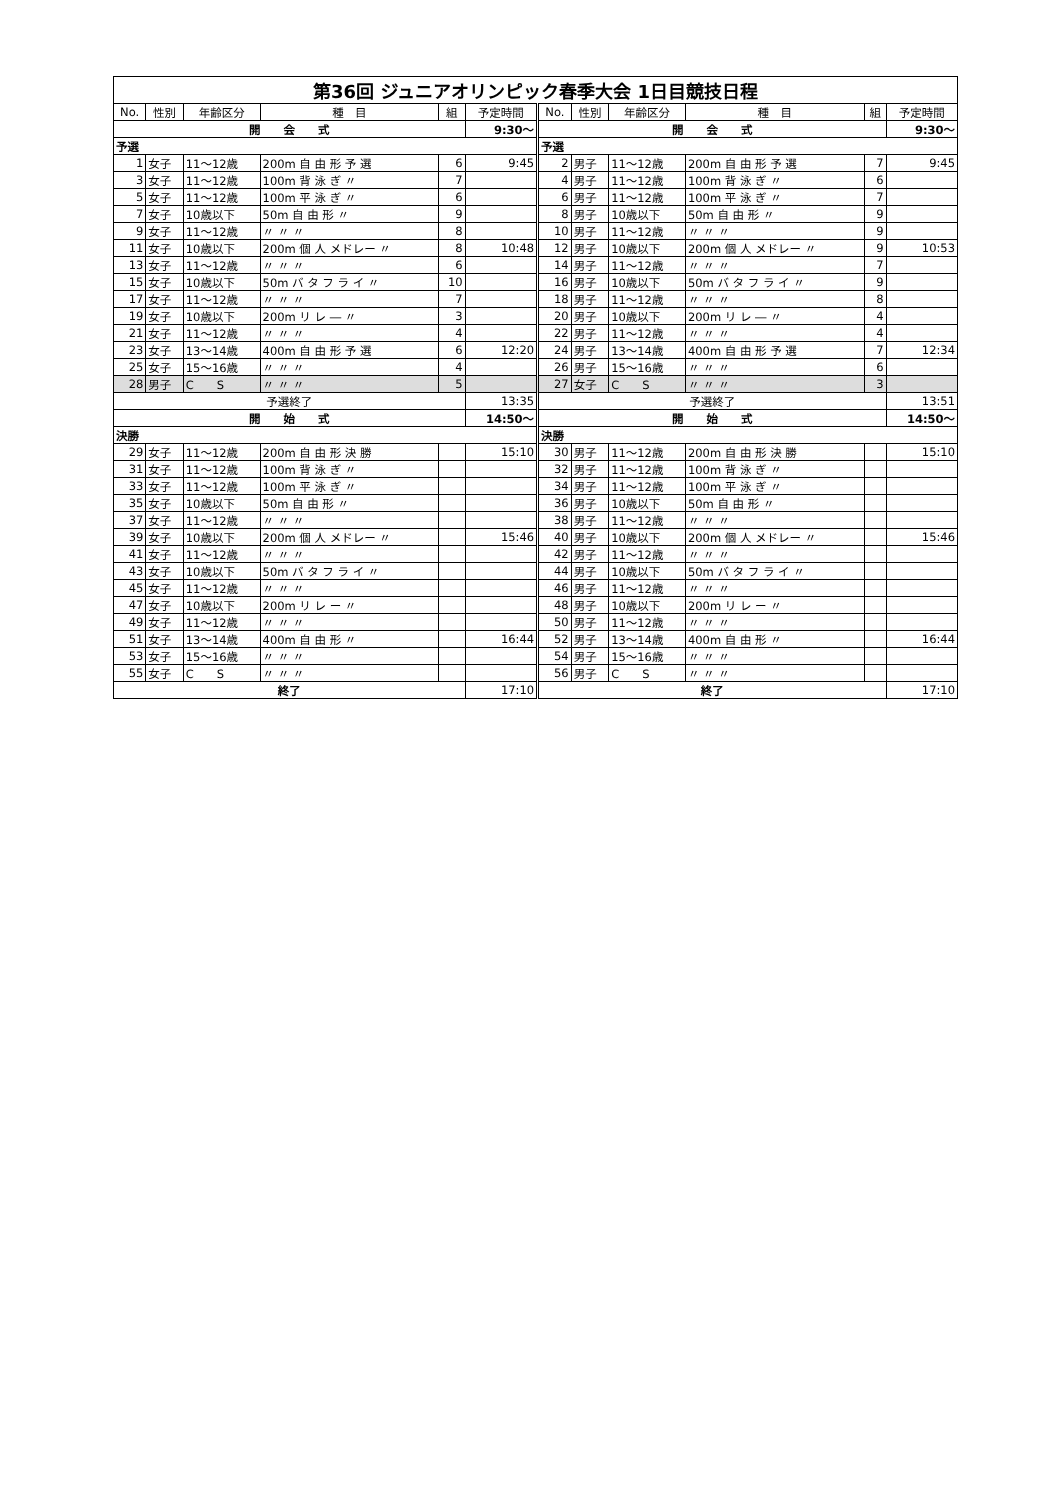| 第36回 ジュニアオリンピック春季大会 1日目競技日程 | | | | | | | | | | | |
| No. | 性別 | 年齢区分 | 種 目 | 組 | 予定時間 | No. | 性別 | 年齢区分 | 種 目 | 組 | 予定時間 |
| 開 会 式 | | | | | 9:30～ | 開 会 式 | | | | | 9:30～ |
| 予選 | | | | | | 予選 | | | | | |
| 1 | 女子 | 11～12歳 | 200m 自 由 形 予 選 | 6 | 9:45 | 2 | 男子 | 11～12歳 | 200m 自 由 形 予 選 | 7 | 9:45 |
| 3 | 女子 | 11～12歳 | 100m 背 泳 ぎ 〃 | 7 | | 4 | 男子 | 11～12歳 | 100m 背 泳 ぎ 〃 | 6 | |
| 5 | 女子 | 11～12歳 | 100m 平 泳 ぎ 〃 | 6 | | 6 | 男子 | 11～12歳 | 100m 平 泳 ぎ 〃 | 7 | |
| 7 | 女子 | 10歳以下 | 50m 自 由 形 〃 | 9 | | 8 | 男子 | 10歳以下 | 50m 自 由 形 〃 | 9 | |
| 9 | 女子 | 11～12歳 | 〃 〃 〃 | 8 | | 10 | 男子 | 11～12歳 | 〃 〃 〃 | 9 | |
| 11 | 女子 | 10歳以下 | 200m 個 人 メドレー 〃 | 8 | 10:48 | 12 | 男子 | 10歳以下 | 200m 個 人 メドレー 〃 | 9 | 10:53 |
| 13 | 女子 | 11～12歳 | 〃 〃 〃 | 6 | | 14 | 男子 | 11～12歳 | 〃 〃 〃 | 7 | |
| 15 | 女子 | 10歳以下 | 50m バ タ フ ラ イ 〃 | 10 | | 16 | 男子 | 10歳以下 | 50m バ タ フ ラ イ 〃 | 9 | |
| 17 | 女子 | 11～12歳 | 〃 〃 〃 | 7 | | 18 | 男子 | 11～12歳 | 〃 〃 〃 | 8 | |
| 19 | 女子 | 10歳以下 | 200m リ レ ― 〃 | 3 | | 20 | 男子 | 10歳以下 | 200m リ レ ― 〃 | 4 | |
| 21 | 女子 | 11～12歳 | 〃 〃 〃 | 4 | | 22 | 男子 | 11～12歳 | 〃 〃 〃 | 4 | |
| 23 | 女子 | 13～14歳 | 400m 自 由 形 予 選 | 6 | 12:20 | 24 | 男子 | 13～14歳 | 400m 自 由 形 予 選 | 7 | 12:34 |
| 25 | 女子 | 15～16歳 | 〃 〃 〃 | 4 | | 26 | 男子 | 15～16歳 | 〃 〃 〃 | 6 | |
| 28 | 男子 | C S | 〃 〃 〃 | 5 | | 27 | 女子 | C S | 〃 〃 〃 | 3 | |
| 予選終了 | | | | | 13:35 | 予選終了 | | | | | 13:51 |
| 開 始 式 | | | | | 14:50～ | 開 始 式 | | | | | 14:50～ |
| 決勝 | | | | | | 決勝 | | | | | |
| 29 | 女子 | 11～12歳 | 200m 自 由 形 決 勝 | | 15:10 | 30 | 男子 | 11～12歳 | 200m 自 由 形 決 勝 | | 15:10 |
| 31 | 女子 | 11～12歳 | 100m 背 泳 ぎ 〃 | | | 32 | 男子 | 11～12歳 | 100m 背 泳 ぎ 〃 | | |
| 33 | 女子 | 11～12歳 | 100m 平 泳 ぎ 〃 | | | 34 | 男子 | 11～12歳 | 100m 平 泳 ぎ 〃 | | |
| 35 | 女子 | 10歳以下 | 50m 自 由 形 〃 | | | 36 | 男子 | 10歳以下 | 50m 自 由 形 〃 | | |
| 37 | 女子 | 11～12歳 | 〃 〃 〃 | | | 38 | 男子 | 11～12歳 | 〃 〃 〃 | | |
| 39 | 女子 | 10歳以下 | 200m 個 人 メドレー 〃 | | 15:46 | 40 | 男子 | 10歳以下 | 200m 個 人 メドレー 〃 | | 15:46 |
| 41 | 女子 | 11～12歳 | 〃 〃 〃 | | | 42 | 男子 | 11～12歳 | 〃 〃 〃 | | |
| 43 | 女子 | 10歳以下 | 50m バ タ フ ラ イ 〃 | | | 44 | 男子 | 10歳以下 | 50m バ タ フ ラ イ 〃 | | |
| 45 | 女子 | 11～12歳 | 〃 〃 〃 | | | 46 | 男子 | 11～12歳 | 〃 〃 〃 | | |
| 47 | 女子 | 10歳以下 | 200m リ レ ー 〃 | | | 48 | 男子 | 10歳以下 | 200m リ レ ー 〃 | | |
| 49 | 女子 | 11～12歳 | 〃 〃 〃 | | | 50 | 男子 | 11～12歳 | 〃 〃 〃 | | |
| 51 | 女子 | 13～14歳 | 400m 自 由 形 〃 | | 16:44 | 52 | 男子 | 13～14歳 | 400m 自 由 形 〃 | | 16:44 |
| 53 | 女子 | 15～16歳 | 〃 〃 〃 | | | 54 | 男子 | 15～16歳 | 〃 〃 〃 | | |
| 55 | 女子 | C S | 〃 〃 〃 | | | 56 | 男子 | C S | 〃 〃 〃 | | |
| 終了 | | | | | 17:10 | 終了 | | | | | 17:10 |